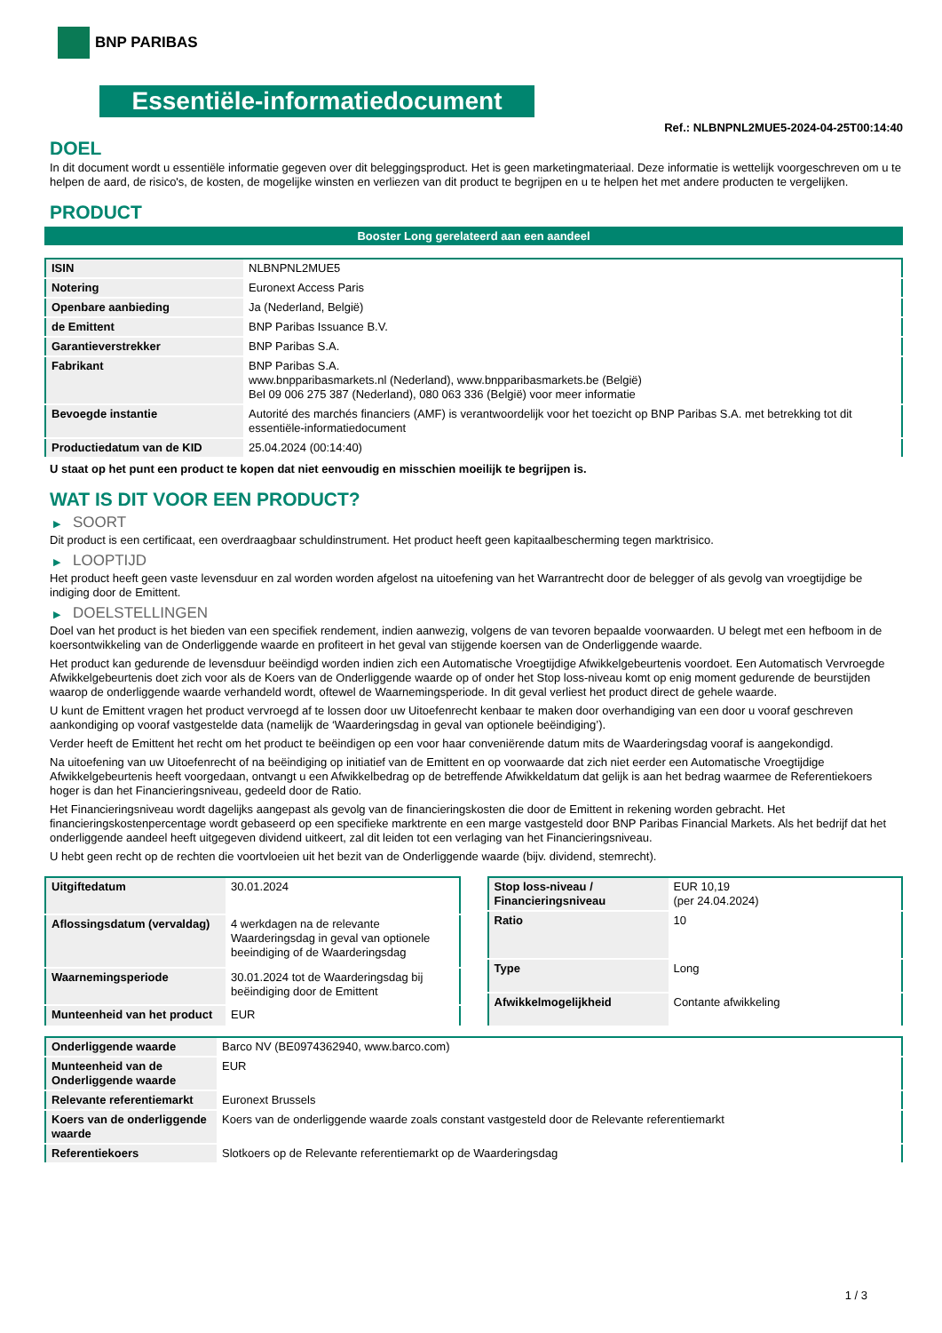BNP PARIBAS
Essentiële-informatiedocument
Ref.: NLBNPNL2MUE5-2024-04-25T00:14:40
DOEL
In dit document wordt u essentiële informatie gegeven over dit beleggingsproduct. Het is geen marketingmateriaal. Deze informatie is wettelijk voorgeschreven om u te helpen de aard, de risico's, de kosten, de mogelijke winsten en verliezen van dit product te begrijpen en u te helpen het met andere producten te vergelijken.
PRODUCT
Booster Long gerelateerd aan een aandeel
| ISIN | NLBNPNL2MUE5 |
| Notering | Euronext Access Paris |
| Openbare aanbieding | Ja (Nederland, België) |
| de Emittent | BNP Paribas Issuance B.V. |
| Garantieverstrekker | BNP Paribas S.A. |
| Fabrikant | BNP Paribas S.A. www.bnpparibasmarkets.nl (Nederland), www.bnpparibasmarkets.be (België) Bel 09 006 275 387 (Nederland), 080 063 336 (België) voor meer informatie |
| Bevoegde instantie | Autorité des marchés financiers (AMF) is verantwoordelijk voor het toezicht op BNP Paribas S.A. met betrekking tot dit essentiële-informatiedocument |
| Productiedatum van de KID | 25.04.2024 (00:14:40) |
U staat op het punt een product te kopen dat niet eenvoudig en misschien moeilijk te begrijpen is.
WAT IS DIT VOOR EEN PRODUCT?
▶ SOORT
Dit product is een certificaat, een overdraagbaar schuldinstrument. Het product heeft geen kapitaalbescherming tegen marktrisico.
▶ LOOPTIJD
Het product heeft geen vaste levensduur en zal worden worden afgelost na uitoefening van het Warrantrecht door de belegger of als gevolg van vroegtijdige be indiging door de Emittent.
▶ DOELSTELLINGEN
Doel van het product is het bieden van een specifiek rendement, indien aanwezig, volgens de van tevoren bepaalde voorwaarden. U belegt met een hefboom in de koersontwikkeling van de Onderliggende waarde en profiteert in het geval van stijgende koersen van de Onderliggende waarde.
Het product kan gedurende de levensduur beëindigd worden indien zich een Automatische Vroegtijdige Afwikkelgebeurtenis voordoet. Een Automatisch Vervroegde Afwikkelgebeurtenis doet zich voor als de Koers van de Onderliggende waarde op of onder het Stop loss-niveau komt op enig moment gedurende de beurstijden waarop de onderliggende waarde verhandeld wordt, oftewel de Waarnemingsperiode. In dit geval verliest het product direct de gehele waarde.
U kunt de Emittent vragen het product vervroegd af te lossen door uw Uitoefenrecht kenbaar te maken door overhandiging van een door u vooraf geschreven aankondiging op vooraf vastgestelde data (namelijk de ‘Waarderingsdag in geval van optionele beëindiging’).
Verder heeft de Emittent het recht om het product te beëindigen op een voor haar conveniërende datum mits de Waarderingsdag vooraf is aangekondigd.
Na uitoefening van uw Uitoefenrecht of na beëindiging op initiatief van de Emittent en op voorwaarde dat zich niet eerder een Automatische Vroegtijdige Afwikkelgebeurtenis heeft voorgedaan, ontvangt u een Afwikkelbedrag op de betreffende Afwikkeldatum dat gelijk is aan het bedrag waarmee de Referentiekoers hoger is dan het Financieringsniveau, gedeeld door de Ratio.
Het Financieringsniveau wordt dagelijks aangepast als gevolg van de financieringskosten die door de Emittent in rekening worden gebracht. Het financieringskostenpercentage wordt gebaseerd op een specifieke marktrente en een marge vastgesteld door BNP Paribas Financial Markets. Als het bedrijf dat het onderliggende aandeel heeft uitgegeven dividend uitkeert, zal dit leiden tot een verlaging van het Financieringsniveau.
U hebt geen recht op de rechten die voortvloeien uit het bezit van de Onderliggende waarde (bijv. dividend, stemrecht).
| Uitgiftedatum | 30.01.2024 |
| Aflossingsdatum (vervaldag) | 4 werkdagen na de relevante Waarderingsdag in geval van optionele beeindiging of de Waarderingsdag |
| Waarnemingsperiode | 30.01.2024 tot de Waarderingsdag bij beëindiging door de Emittent |
| Munteenheid van het product | EUR |
| Stop loss-niveau / Financieringsniveau | EUR 10,19 (per 24.04.2024) |
| Ratio | 10 |
| Type | Long |
| Afwikkelmogelijkheid | Contante afwikkeling |
| Onderliggende waarde | Barco NV (BE0974362940, www.barco.com) |
| Munteenheid van de Onderliggende waarde | EUR |
| Relevante referentiemarkt | Euronext Brussels |
| Koers van de onderliggende waarde | Koers van de onderliggende waarde zoals constant vastgesteld door de Relevante referentiemarkt |
| Referentiekoers | Slotkoers op de Relevante referentiemarkt op de Waarderingsdag |
1 / 3